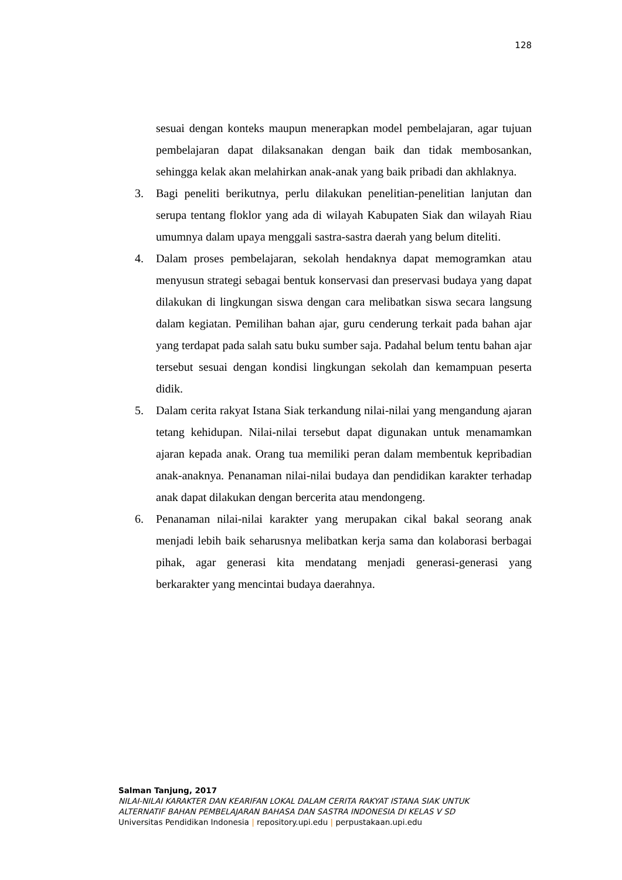128
sesuai dengan konteks maupun menerapkan model pembelajaran, agar tujuan pembelajaran dapat dilaksanakan dengan baik dan tidak membosankan, sehingga kelak akan melahirkan anak-anak yang baik pribadi dan akhlaknya.
3. Bagi peneliti berikutnya, perlu dilakukan penelitian-penelitian lanjutan dan serupa tentang floklor yang ada di wilayah Kabupaten Siak dan wilayah Riau umumnya dalam upaya menggali sastra-sastra daerah yang belum diteliti.
4. Dalam proses pembelajaran, sekolah hendaknya dapat memogramkan atau menyusun strategi sebagai bentuk konservasi dan preservasi budaya yang dapat dilakukan di lingkungan siswa dengan cara melibatkan siswa secara langsung dalam kegiatan. Pemilihan bahan ajar, guru cenderung terkait pada bahan ajar yang terdapat pada salah satu buku sumber saja. Padahal belum tentu bahan ajar tersebut sesuai dengan kondisi lingkungan sekolah dan kemampuan peserta didik.
5. Dalam cerita rakyat Istana Siak terkandung nilai-nilai yang mengandung ajaran tetang kehidupan. Nilai-nilai tersebut dapat digunakan untuk menamamkan ajaran kepada anak. Orang tua memiliki peran dalam membentuk kepribadian anak-anaknya. Penanaman nilai-nilai budaya dan pendidikan karakter terhadap anak dapat dilakukan dengan bercerita atau mendongeng.
6. Penanaman nilai-nilai karakter yang merupakan cikal bakal seorang anak menjadi lebih baik seharusnya melibatkan kerja sama dan kolaborasi berbagai pihak, agar generasi kita mendatang menjadi generasi-generasi yang berkarakter yang mencintai budaya daerahnya.
Salman Tanjung, 2017
NILAI-NILAI KARAKTER DAN KEARIFAN LOKAL DALAM CERITA RAKYAT ISTANA SIAK UNTUK
ALTERNATIF BAHAN PEMBELAJARAN BAHASA DAN SASTRA INDONESIA DI KELAS V SD
Universitas Pendidikan Indonesia | repository.upi.edu | perpustakaan.upi.edu